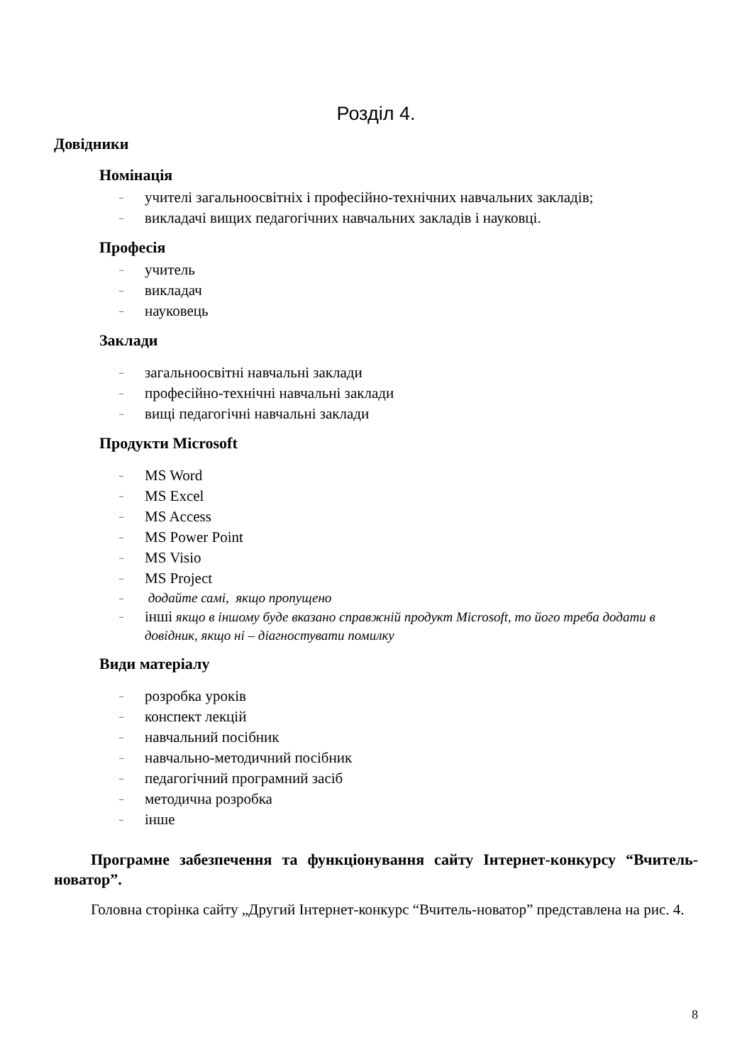Розділ 4.
Довідники
Номінація
– учителі загальноосвітніх і професійно-технічних навчальних закладів;
– викладачі вищих педагогічних навчальних закладів і науковці.
Професія
– учитель
– викладач
– науковець
Заклади
– загальноосвітні навчальні заклади
– професійно-технічні навчальні заклади
– вищі педагогічні навчальні заклади
Продукти Microsoft
– MS Word
– MS Excel
– MS Access
– MS Power Point
– MS Visio
– MS Project
– додайте самі, якщо пропущено
– інші якщо в іншому буде вказано справжній продукт Microsoft, то його треба додати в довідник, якщо ні – діагностувати помилку
Види матеріалу
– розробка уроків
– конспект лекцій
– навчальний посібник
– навчально-методичний посібник
– педагогічний програмний засіб
– методична розробка
– інше
Програмне забезпечення та функціонування сайту Інтернет-конкурсу “Вчитель-новатор”.
Головна сторінка сайту „Другий Інтернет-конкурс “Вчитель-новатор” представлена на рис. 4.
8